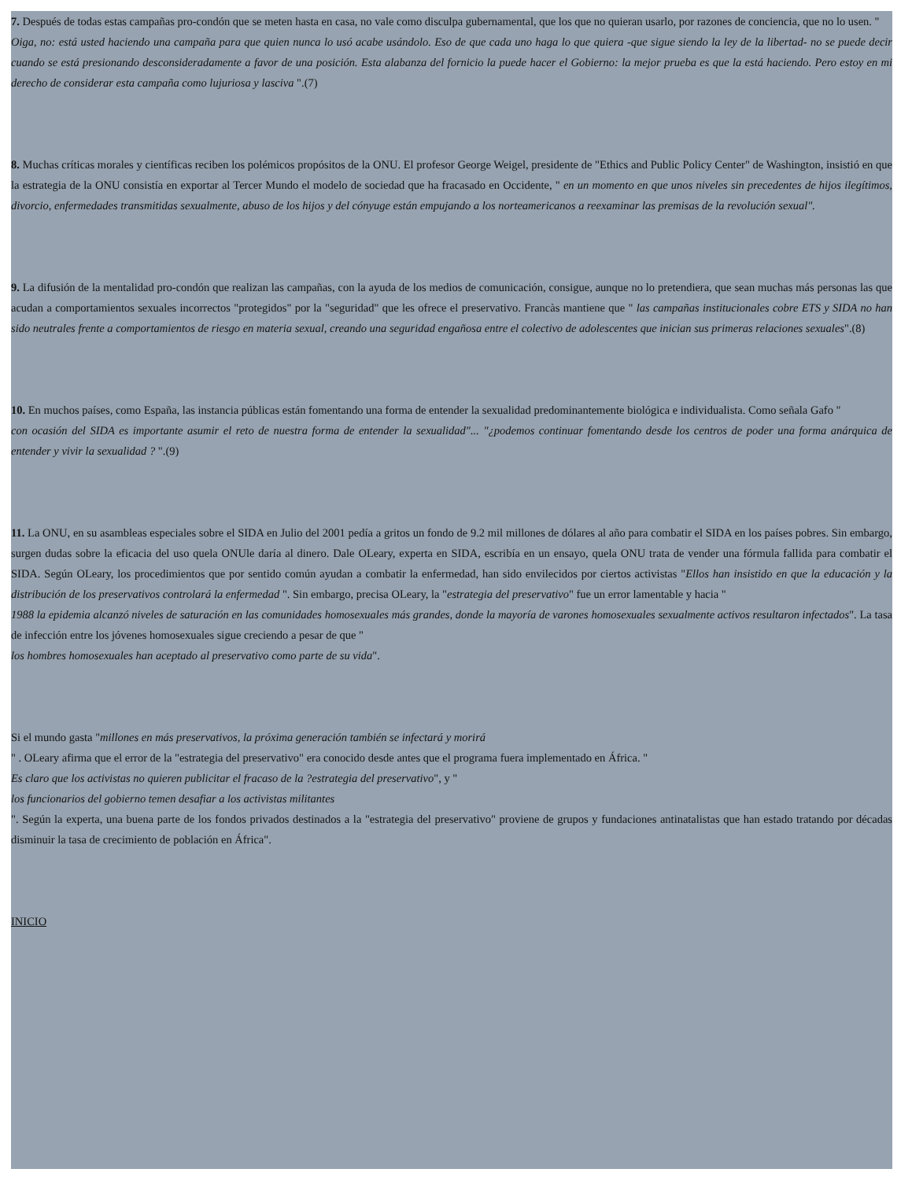7. Después de todas estas campañas pro-condón que se meten hasta en casa, no vale como disculpa gubernamental, que los que no quieran usarlo, por razones de conciencia, que no lo usen. "
Oiga, no: está usted haciendo una campaña para que quien nunca lo usó acabe usándolo. Eso de que cada uno haga lo que quiera -que sigue siendo la ley de la libertad- no se puede decir cuando se está presionando desconsideradamente a favor de una posición. Esta alabanza del fornicio la puede hacer el Gobierno: la mejor prueba es que la está haciendo. Pero estoy en mi derecho de considerar esta campaña como lujuriosa y lasciva ".(7)
8. Muchas críticas morales y científicas reciben los polémicos propósitos de la ONU. El profesor George Weigel, presidente de "Ethics and Public Policy Center" de Washington, insistió en que la estrategia de la ONU consistía en exportar al Tercer Mundo el modelo de sociedad que ha fracasado en Occidente, " en un momento en que unos niveles sin precedentes de hijos ilegítimos, divorcio, enfermedades transmitidas sexualmente, abuso de los hijos y del cónyuge están empujando a los norteamericanos a reexaminar las premisas de la revolución sexual".
9. La difusión de la mentalidad pro-condón que realizan las campañas, con la ayuda de los medios de comunicación, consigue, aunque no lo pretendiera, que sean muchas más personas las que acudan a comportamientos sexuales incorrectos "protegidos" por la "seguridad" que les ofrece el preservativo. Francàs mantiene que " las campañas institucionales cobre ETS y SIDA no han sido neutrales frente a comportamientos de riesgo en materia sexual, creando una seguridad engañosa entre el colectivo de adolescentes que inician sus primeras relaciones sexuales".(8)
10. En muchos países, como España, las instancia públicas están fomentando una forma de entender la sexualidad predominantemente biológica e individualista. Como señala Gafo "
con ocasión del SIDA es importante asumir el reto de nuestra forma de entender la sexualidad"... "¿podemos continuar fomentando desde los centros de poder una forma anárquica de entender y vivir la sexualidad ? ".(9)
11. La ONU, en su asambleas especiales sobre el SIDA en Julio del 2001 pedía a gritos un fondo de 9.2 mil millones de dólares al año para combatir el SIDA en los países pobres. Sin embargo, surgen dudas sobre la eficacia del uso quela ONUle daría al dinero. Dale OLeary, experta en SIDA, escribía en un ensayo, quela ONU trata de vender una fórmula fallida para combatir el SIDA. Según OLeary, los procedimientos que por sentido común ayudan a combatir la enfermedad, han sido envilecidos por ciertos activistas "Ellos han insistido en que la educación y la distribución de los preservativos controlará la enfermedad ". Sin embargo, precisa OLeary, la "estrategia del preservativo" fue un error lamentable y hacia "
1988 la epidemia alcanzó niveles de saturación en las comunidades homosexuales más grandes, donde la mayoría de varones homosexuales sexualmente activos resultaron infectados". La tasa de infección entre los jóvenes homosexuales sigue creciendo a pesar de que "
los hombres homosexuales han aceptado al preservativo como parte de su vida".
Si el mundo gasta "millones en más preservativos, la próxima generación también se infectará y morirá
" . OLeary afirma que el error de la "estrategia del preservativo" era conocido desde antes que el programa fuera implementado en África. "
Es claro que los activistas no quieren publicitar el fracaso de la ?estrategia del preservativo", y "
los funcionarios del gobierno temen desafiar a los activistas militantes
". Según la experta, una buena parte de los fondos privados destinados a la "estrategia del preservativo" proviene de grupos y fundaciones antinatalistas que han estado tratando por décadas disminuir la tasa de crecimiento de población en África".
INICIO